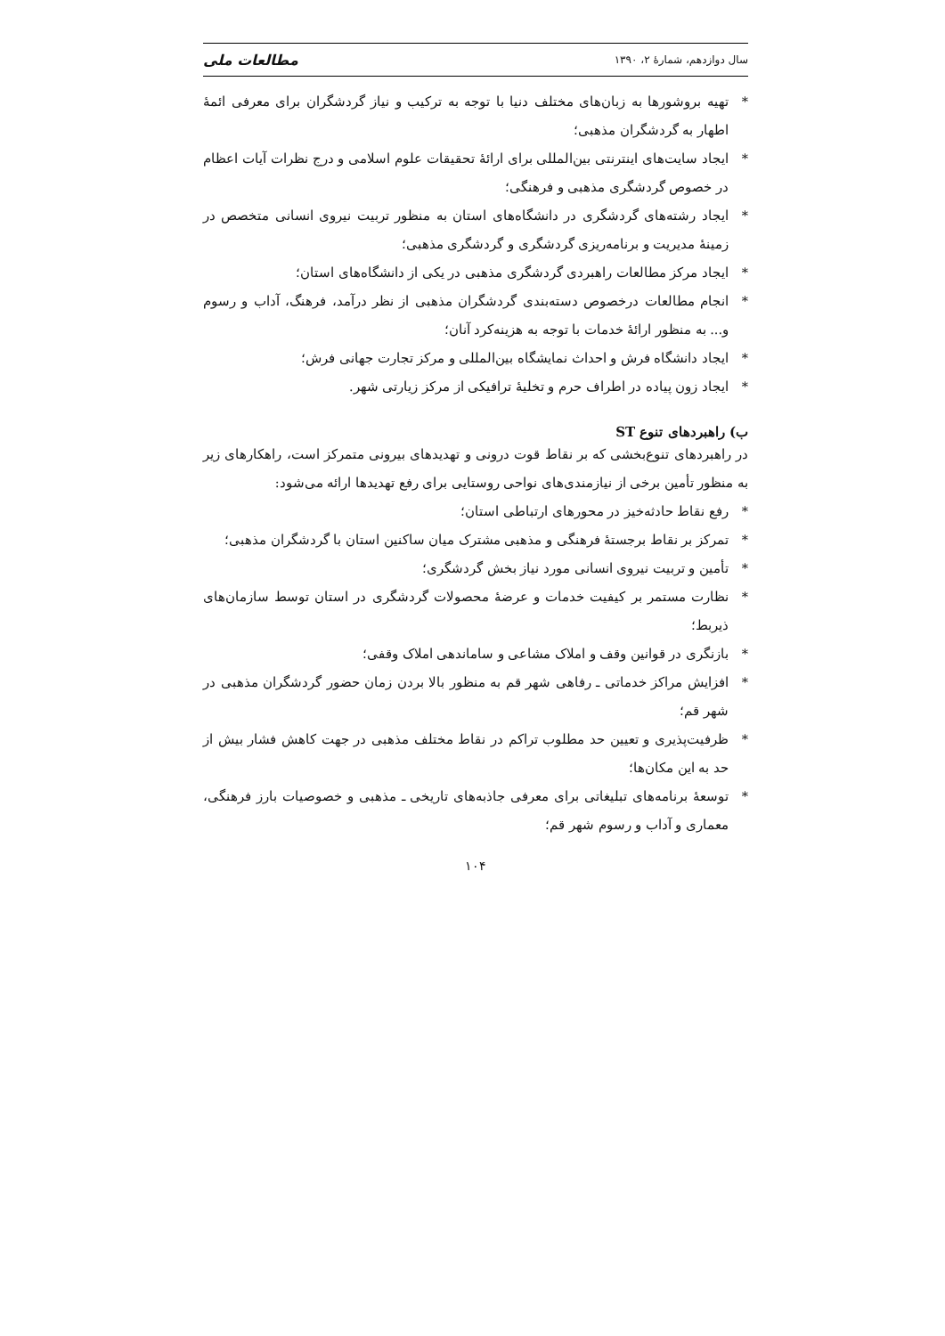سال دوازدهم، شمارهٔ ۲، ۱۳۹۰ مطالعات ملی
* تهیه بروشورها به زبان‌های مختلف دنیا با توجه به ترکیب و نیاز گردشگران برای معرفی ائمهٔ اطهار به گردشگران مذهبی؛
* ایجاد سایت‌های اینترنتی بین‌المللی برای ارائهٔ تحقیقات علوم اسلامی و درج نظرات آیات اعظام در خصوص گردشگری مذهبی و فرهنگی؛
* ایجاد رشته‌های گردشگری در دانشگاه‌های استان به منظور تربیت نیروی انسانی متخصص در زمینهٔ مدیریت و برنامه‌ریزی گردشگری و گردشگری مذهبی؛
* ایجاد مرکز مطالعات راهبردی گردشگری مذهبی در یکی از دانشگاه‌های استان؛
* انجام مطالعات درخصوص دسته‌بندی گردشگران مذهبی از نظر درآمد، فرهنگ، آداب و رسوم و... به منظور ارائهٔ خدمات با توجه به هزینه‌کرد آنان؛
* ایجاد دانشگاه فرش و احداث نمایشگاه بین‌المللی و مرکز تجارت جهانی فرش؛
* ایجاد زون پیاده در اطراف حرم و تخلیهٔ ترافیکی از مرکز زیارتی شهر.
ب) راهبردهای تنوع ST
در راهبردهای تنوع‌بخشی که بر نقاط قوت درونی و تهدیدهای بیرونی متمرکز است، راهکارهای زیر به منظور تأمین برخی از نیازمندی‌های نواحی روستایی برای رفع تهدیدها ارائه می‌شود:
* رفع نقاط حادثه‌خیز در محورهای ارتباطی استان؛
* تمرکز بر نقاط برجستهٔ فرهنگی و مذهبی مشترک میان ساکنین استان با گردشگران مذهبی؛
* تأمین و تربیت نیروی انسانی مورد نیاز بخش گردشگری؛
* نظارت مستمر بر کیفیت خدمات و عرضهٔ محصولات گردشگری در استان توسط سازمان‌های ذیربط؛
* بازنگری در قوانین وقف و املاک مشاعی و ساماندهی املاک وقفی؛
* افزایش مراکز خدماتی ـ رفاهی شهر قم به منظور بالا بردن زمان حضور گردشگران مذهبی در شهر قم؛
* ظرفیت‌پذیری و تعیین حد مطلوب تراکم در نقاط مختلف مذهبی در جهت کاهش فشار بیش از حد به این مکان‌ها؛
* توسعهٔ برنامه‌های تبلیغاتی برای معرفی جاذبه‌های تاریخی ـ مذهبی و خصوصیات بارز فرهنگی، معماری و آداب و رسوم شهر قم؛
۱۰۴